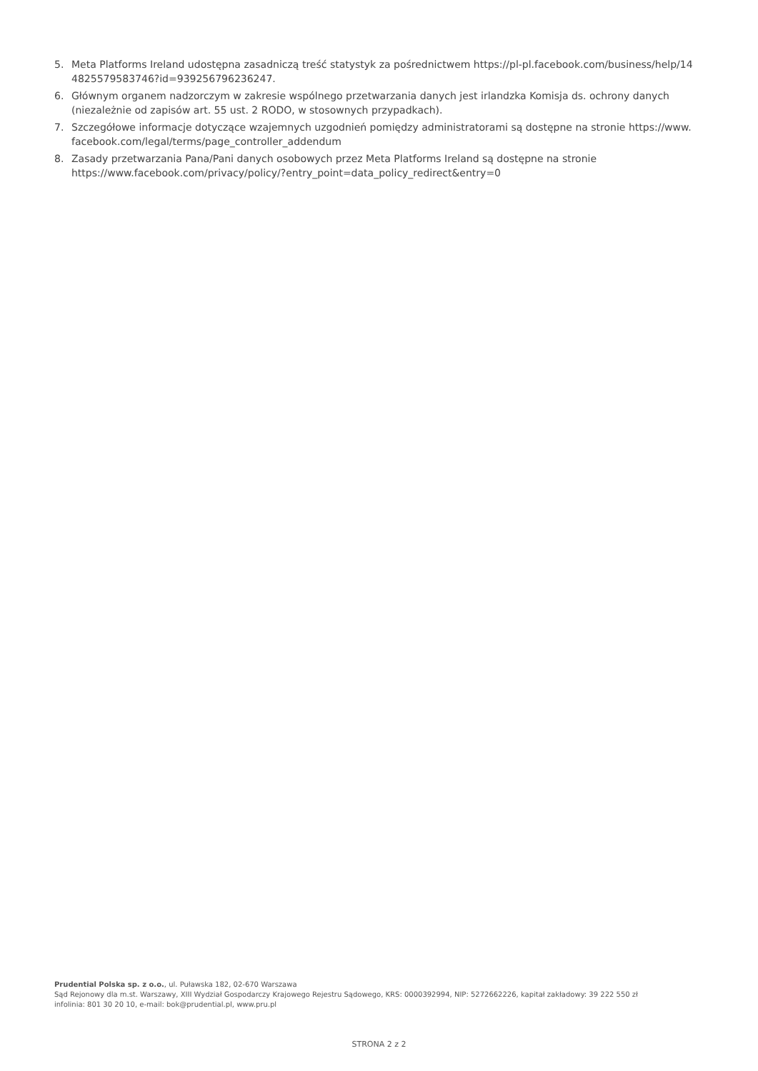5. Meta Platforms Ireland udostępna zasadniczą treść statystyk za pośrednictwem https://pl-pl.facebook.com/business/help/14 4825579583746?id=939256796236247.
6. Głównym organem nadzorczym w zakresie wspólnego przetwarzania danych jest irlandzka Komisja ds. ochrony danych (niezależnie od zapisów art. 55 ust. 2 RODO, w stosownych przypadkach).
7. Szczegółowe informacje dotyczące wzajemnych uzgodnień pomiędzy administratorami są dostępne na stronie https://www. facebook.com/legal/terms/page_controller_addendum
8. Zasady przetwarzania Pana/Pani danych osobowych przez Meta Platforms Ireland są dostępne na stronie https://www.facebook.com/privacy/policy/?entry_point=data_policy_redirect&entry=0
Prudential Polska sp. z o.o., ul. Puławska 182, 02-670 Warszawa
Sąd Rejonowy dla m.st. Warszawy, XIII Wydział Gospodarczy Krajowego Rejestru Sądowego, KRS: 0000392994, NIP: 5272662226, kapitał zakładowy: 39 222 550 zł
infolinia: 801 30 20 10, e-mail: bok@prudential.pl, www.pru.pl
STRONA 2 z 2